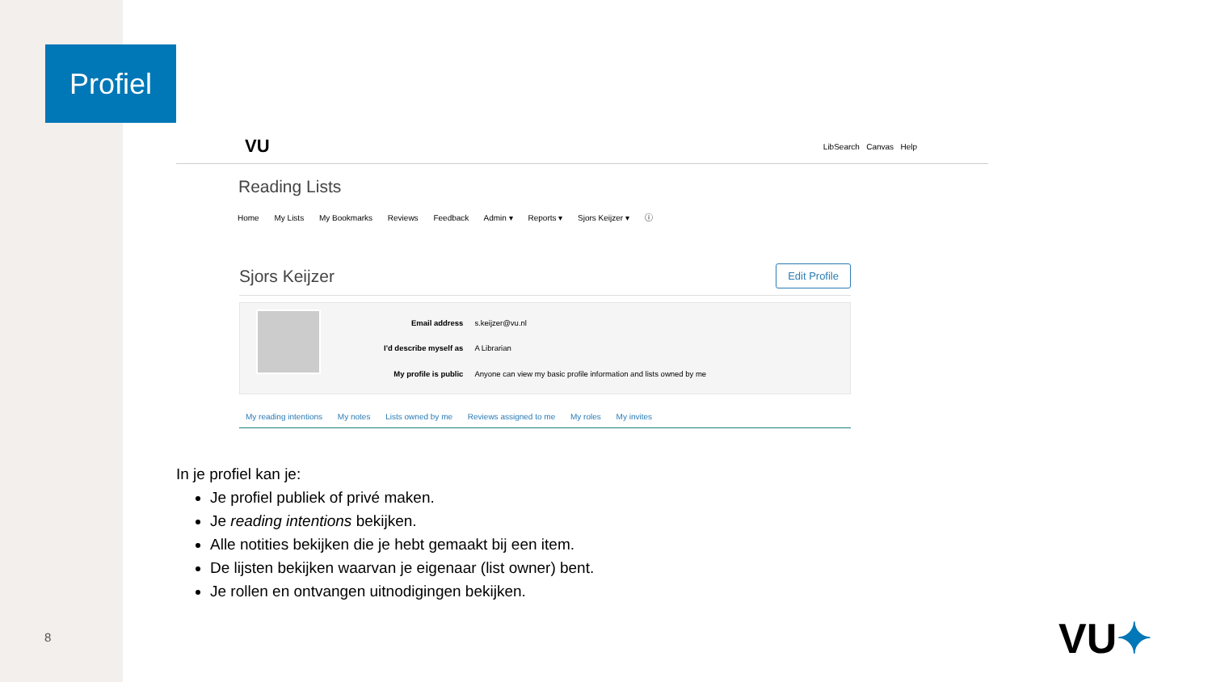Profiel
VU LibSearch Canvas Help
Reading Lists
Home My Lists My Bookmarks Reviews Feedback Admin ▾ Reports ▾ Sjors Keijzer ▾ ⓘ
Sjors Keijzer
Edit Profile
| Email address | s.keijzer@vu.nl |
| I'd describe myself as | A Librarian |
| My profile is public | Anyone can view my basic profile information and lists owned by me |
My reading intentions My notes Lists owned by me Reviews assigned to me My roles My invites
In je profiel kan je:
Je profiel publiek of privé maken.
Je reading intentions bekijken.
Alle notities bekijken die je hebt gemaakt bij een item.
De lijsten bekijken waarvan je eigenaar (list owner) bent.
Je rollen en ontvangen uitnodigingen bekijken.
8 VU✦